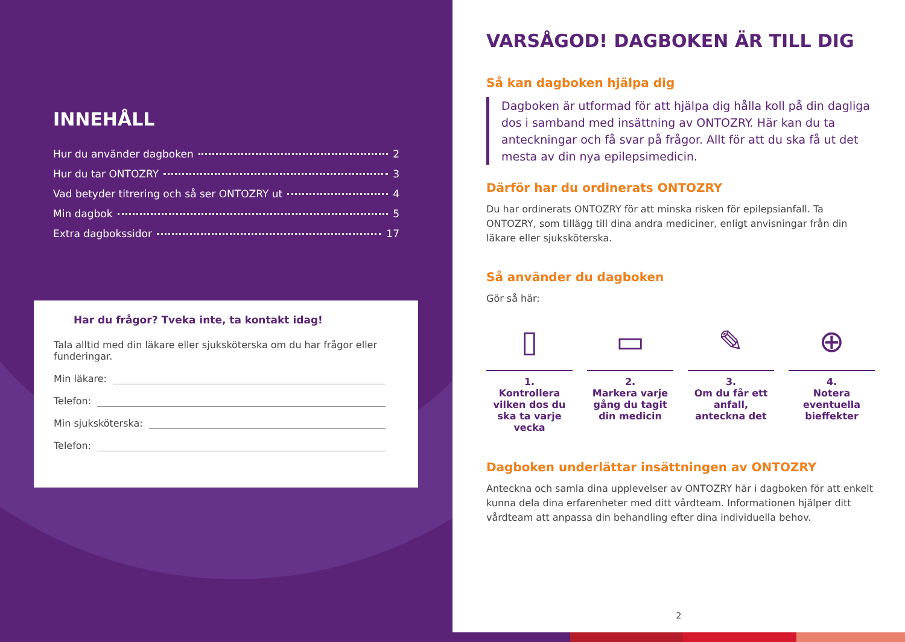INNEHÅLL
Hur du använder dagboken 2
Hur du tar ONTOZRY 3
Vad betyder titrering och så ser ONTOZRY ut 4
Min dagbok 5
Extra dagbokssidor 17
Har du frågor? Tveka inte, ta kontakt idag!
Tala alltid med din läkare eller sjuksköterska om du har frågor eller funderingar.
Min läkare:
Telefon:
Min sjuksköterska:
Telefon:
VARSÅGOD! DAGBOKEN ÄR TILL DIG
Så kan dagboken hjälpa dig
Dagboken är utformad för att hjälpa dig hålla koll på din dagliga dos i samband med insättning av ONTOZRY. Här kan du ta anteckningar och få svar på frågor. Allt för att du ska få ut det mesta av din nya epilepsimedicin.
Därför har du ordinerats ONTOZRY
Du har ordinerats ONTOZRY för att minska risken för epilepsianfall. Ta ONTOZRY, som tillägg till dina andra mediciner, enligt anvisningar från din läkare eller sjuksköterska.
Så använder du dagboken
Gör så här:
▯
1.
Kontrollera vilken dos du ska ta varje vecka
▭
2.
Markera varje gång du tagit din medicin
✎
3.
Om du får ett anfall, anteckna det
⊕
4.
Notera eventuella bieffekter
Dagboken underlättar insättningen av ONTOZRY
Anteckna och samla dina upplevelser av ONTOZRY här i dagboken för att enkelt kunna dela dina erfarenheter med ditt vårdteam. Informationen hjälper ditt vårdteam att anpassa din behandling efter dina individuella behov.
2